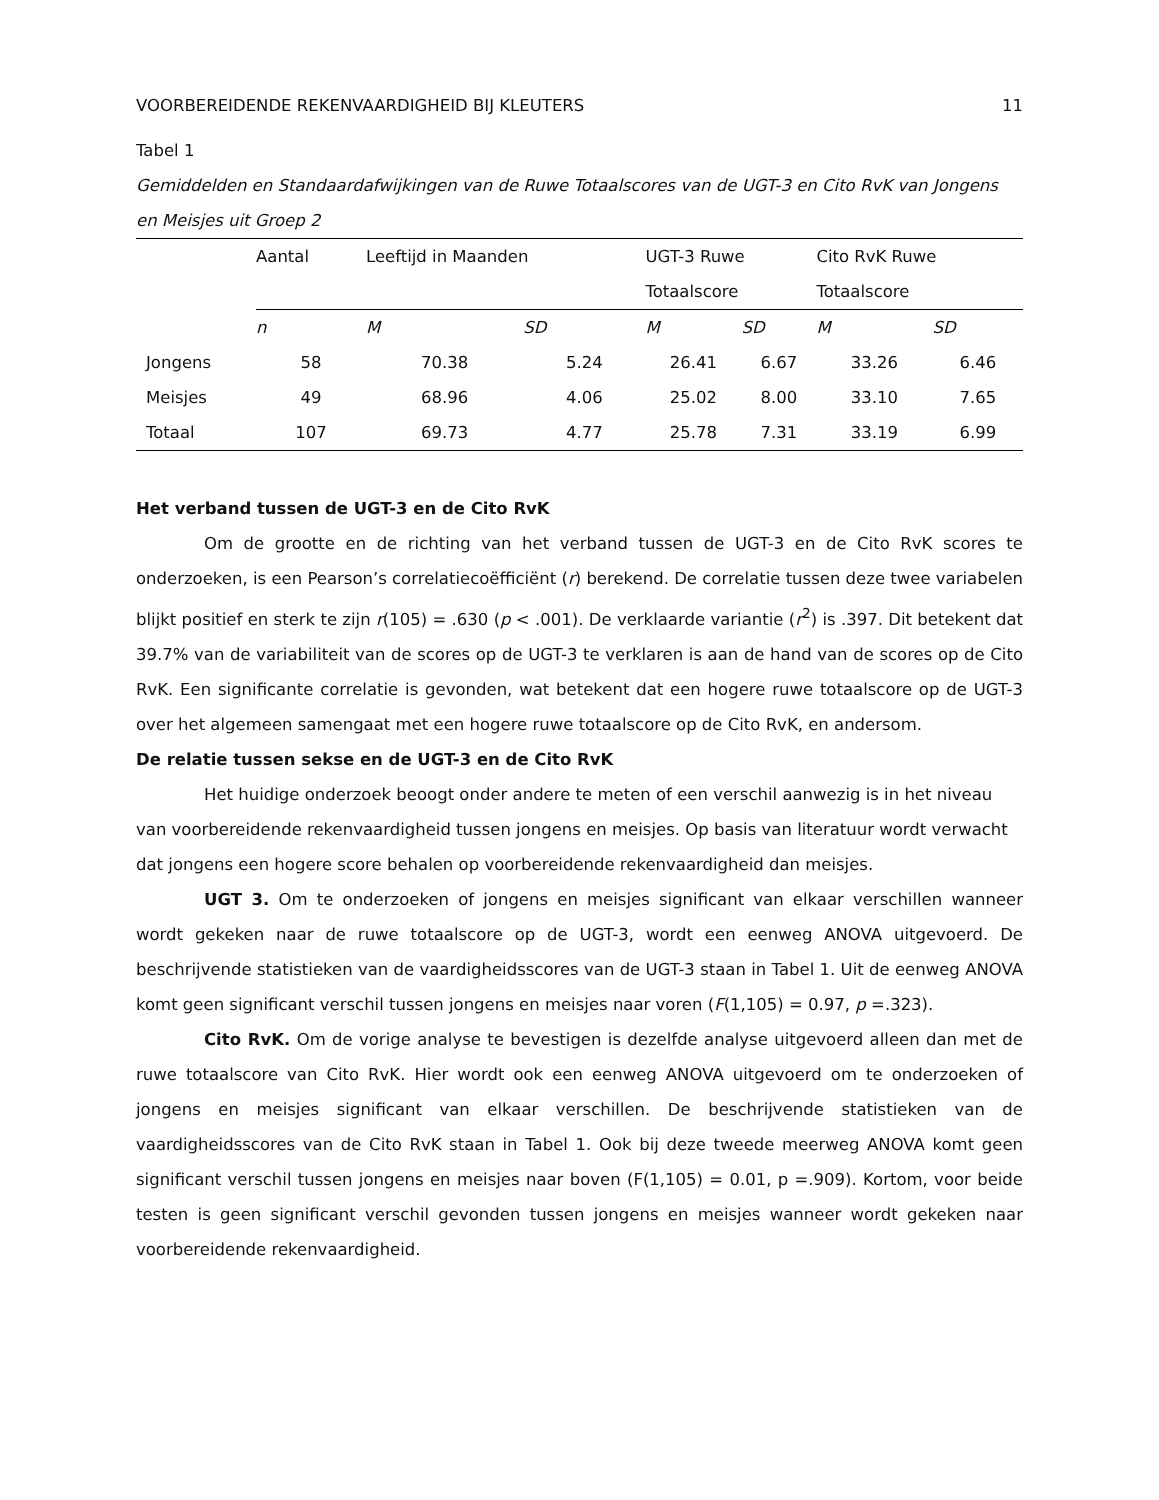VOORBEREIDENDE REKENVAARDIGHEID BIJ KLEUTERS 11
Tabel 1
Gemiddelden en Standaardafwijkingen van de Ruwe Totaalscores van de UGT-3 en Cito RvK van Jongens en Meisjes uit Groep 2
| | Aantal | Leeftijd in Maanden | | UGT-3 Ruwe Totaalscore | | Cito RvK Ruwe Totaalscore | |
| --- | --- | --- | --- | --- | --- | --- | --- |
| | n | M | SD | M | SD | M | SD |
| Jongens | 58 | 70.38 | 5.24 | 26.41 | 6.67 | 33.26 | 6.46 |
| Meisjes | 49 | 68.96 | 4.06 | 25.02 | 8.00 | 33.10 | 7.65 |
| Totaal | 107 | 69.73 | 4.77 | 25.78 | 7.31 | 33.19 | 6.99 |
Het verband tussen de UGT-3 en de Cito RvK
Om de grootte en de richting van het verband tussen de UGT-3 en de Cito RvK scores te onderzoeken, is een Pearson’s correlatiecoëfficiënt (r) berekend. De correlatie tussen deze twee variabelen blijkt positief en sterk te zijn r(105) = .630 (p < .001). De verklaarde variantie (r<sup>2</sup>) is .397. Dit betekent dat 39.7% van de variabiliteit van de scores op de UGT-3 te verklaren is aan de hand van de scores op de Cito RvK. Een significante correlatie is gevonden, wat betekent dat een hogere ruwe totaalscore op de UGT-3 over het algemeen samengaat met een hogere ruwe totaalscore op de Cito RvK, en andersom.
De relatie tussen sekse en de UGT-3 en de Cito RvK
Het huidige onderzoek beoogt onder andere te meten of een verschil aanwezig is in het niveau van voorbereidende rekenvaardigheid tussen jongens en meisjes. Op basis van literatuur wordt verwacht dat jongens een hogere score behalen op voorbereidende rekenvaardigheid dan meisjes.
UGT 3. Om te onderzoeken of jongens en meisjes significant van elkaar verschillen wanneer wordt gekeken naar de ruwe totaalscore op de UGT-3, wordt een eenweg ANOVA uitgevoerd. De beschrijvende statistieken van de vaardigheidsscores van de UGT-3 staan in Tabel 1. Uit de eenweg ANOVA komt geen significant verschil tussen jongens en meisjes naar voren (F(1,105) = 0.97, p =.323).
Cito RvK. Om de vorige analyse te bevestigen is dezelfde analyse uitgevoerd alleen dan met de ruwe totaalscore van Cito RvK. Hier wordt ook een eenweg ANOVA uitgevoerd om te onderzoeken of jongens en meisjes significant van elkaar verschillen. De beschrijvende statistieken van de vaardigheidsscores van de Cito RvK staan in Tabel 1. Ook bij deze tweede meerweg ANOVA komt geen significant verschil tussen jongens en meisjes naar boven (F(1,105) = 0.01, p =.909). Kortom, voor beide testen is geen significant verschil gevonden tussen jongens en meisjes wanneer wordt gekeken naar voorbereidende rekenvaardigheid.